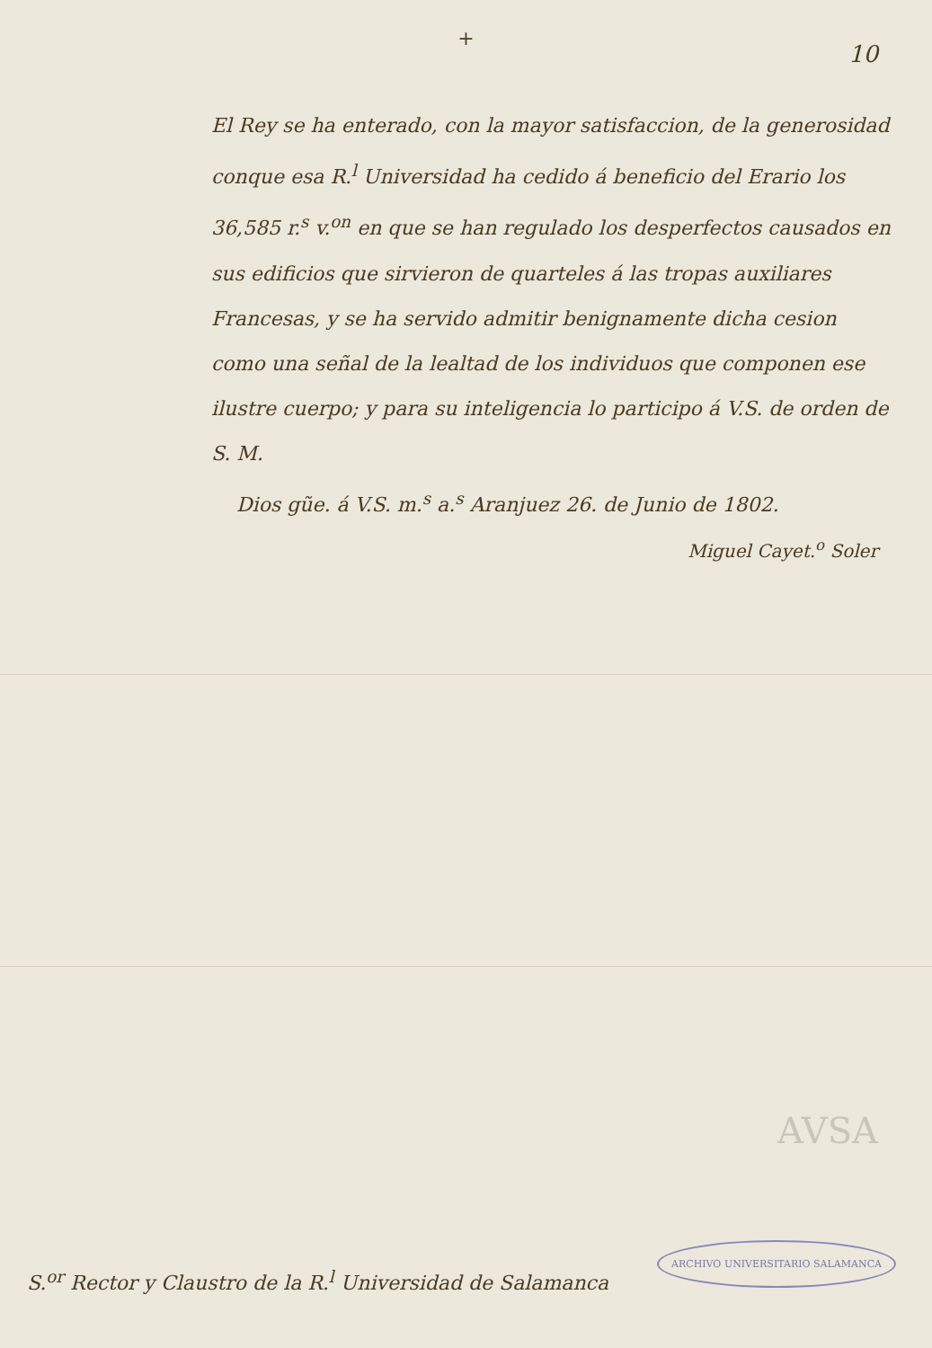+
10
El Rey se ha enterado, con la mayor satisfaccion, de la generosidad conque esa R.<sup>l</sup> Universidad ha cedido á beneficio del Erario los 36,585 r.<sup>s</sup> v.<sup>on</sup> en que se han regulado los desperfectos causados en sus edificios que sirvieron de quarteles á las tropas auxiliares Francesas, y se ha servido admitir benignamente dicha cesion como una señal de la lealtad de los individuos que componen ese ilustre cuerpo; y para su inteligencia lo participo á V.S. de orden de S. M.
Dios gũe. á V.S. m.<sup>s</sup> a.<sup>s</sup> Aranjuez 26. de Junio de 1802.
Miguel Cayet.<sup>o</sup> Soler
AVSA
ARCHIVO UNIVERSITARIO SALAMANCA
S.<sup>or</sup> Rector y Claustro de la R.<sup>l</sup> Universidad de Salamanca